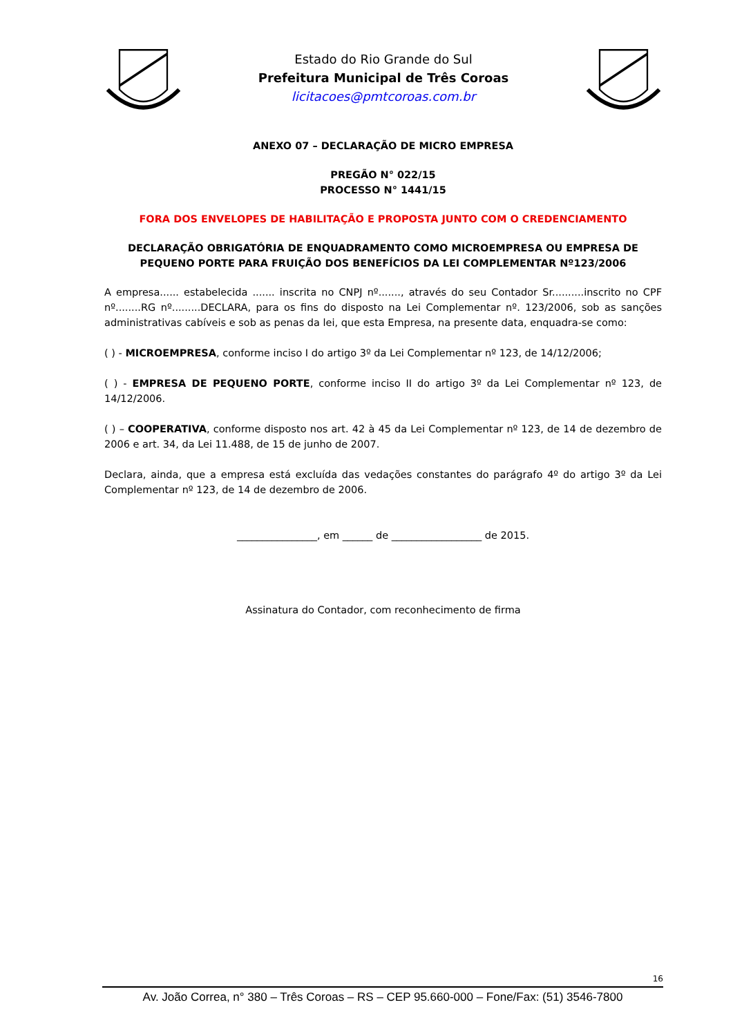Estado do Rio Grande do Sul
Prefeitura Municipal de Três Coroas
licitacoes@pmtcoroas.com.br
ANEXO 07 – DECLARAÇÃO DE MICRO EMPRESA
PREGÃO N° 022/15
PROCESSO N° 1441/15
FORA DOS ENVELOPES DE HABILITAÇÃO E PROPOSTA JUNTO COM O CREDENCIAMENTO
DECLARAÇÃO OBRIGATÓRIA DE ENQUADRAMENTO COMO MICROEMPRESA OU EMPRESA DE PEQUENO PORTE PARA FRUIÇÃO DOS BENEFÍCIOS DA LEI COMPLEMENTAR Nº123/2006
A empresa...... estabelecida ....... inscrita no CNPJ nº......., através do seu Contador Sr..........inscrito no CPF nº........RG nº.........DECLARA, para os fins do disposto na Lei Complementar nº. 123/2006, sob as sanções administrativas cabíveis e sob as penas da lei, que esta Empresa, na presente data, enquadra-se como:
( ) - MICROEMPRESA, conforme inciso I do artigo 3º da Lei Complementar nº 123, de 14/12/2006;
( ) - EMPRESA DE PEQUENO PORTE, conforme inciso II do artigo 3º da Lei Complementar nº 123, de 14/12/2006.
( ) – COOPERATIVA, conforme disposto nos art. 42 à 45 da Lei Complementar nº 123, de 14 de dezembro de 2006 e art. 34, da Lei 11.488, de 15 de junho de 2007.
Declara, ainda, que a empresa está excluída das vedações constantes do parágrafo 4º do artigo 3º da Lei Complementar nº 123, de 14 de dezembro de 2006.
________________, em ______ de __________________ de 2015.
Assinatura do Contador, com reconhecimento de firma
16
Av. João Correa, n° 380 – Três Coroas – RS – CEP 95.660-000 – Fone/Fax: (51) 3546-7800